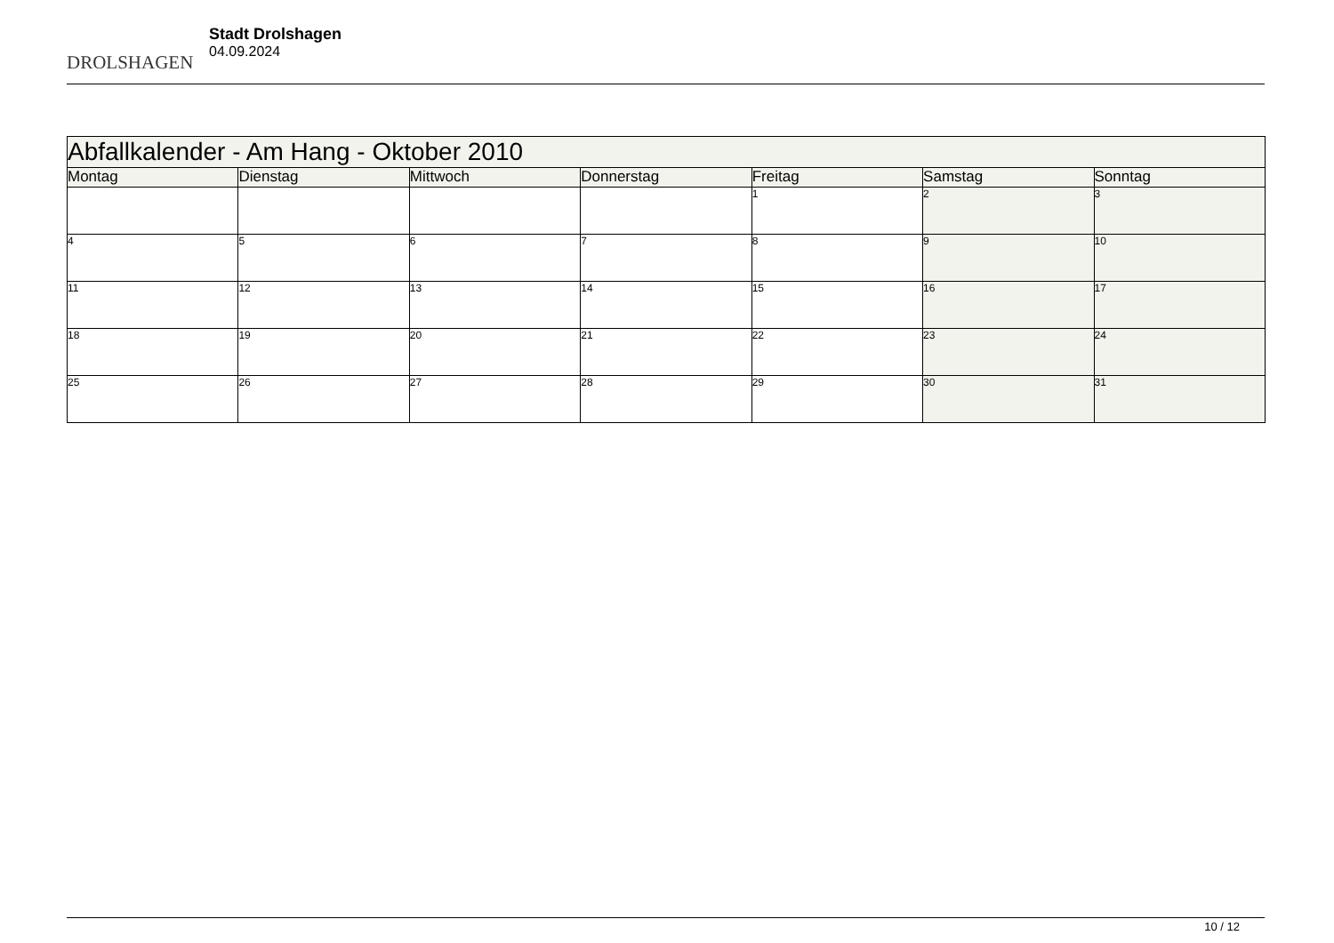DROLSHAGEN
Stadt Drolshagen
04.09.2024
| Abfallkalender - Am Hang - Oktober 2010 | | | | | | |
| --- | --- | --- | --- | --- | --- | --- |
| Montag | Dienstag | Mittwoch | Donnerstag | Freitag | Samstag | Sonntag |
| | | | | 1 | 2 | 3 |
| 4 | 5 | 6 | 7 | 8 | 9 | 10 |
| 11 | 12 | 13 | 14 | 15 | 16 | 17 |
| 18 | 19 | 20 | 21 | 22 | 23 | 24 |
| 25 | 26 | 27 | 28 | 29 | 30 | 31 |
10 / 12